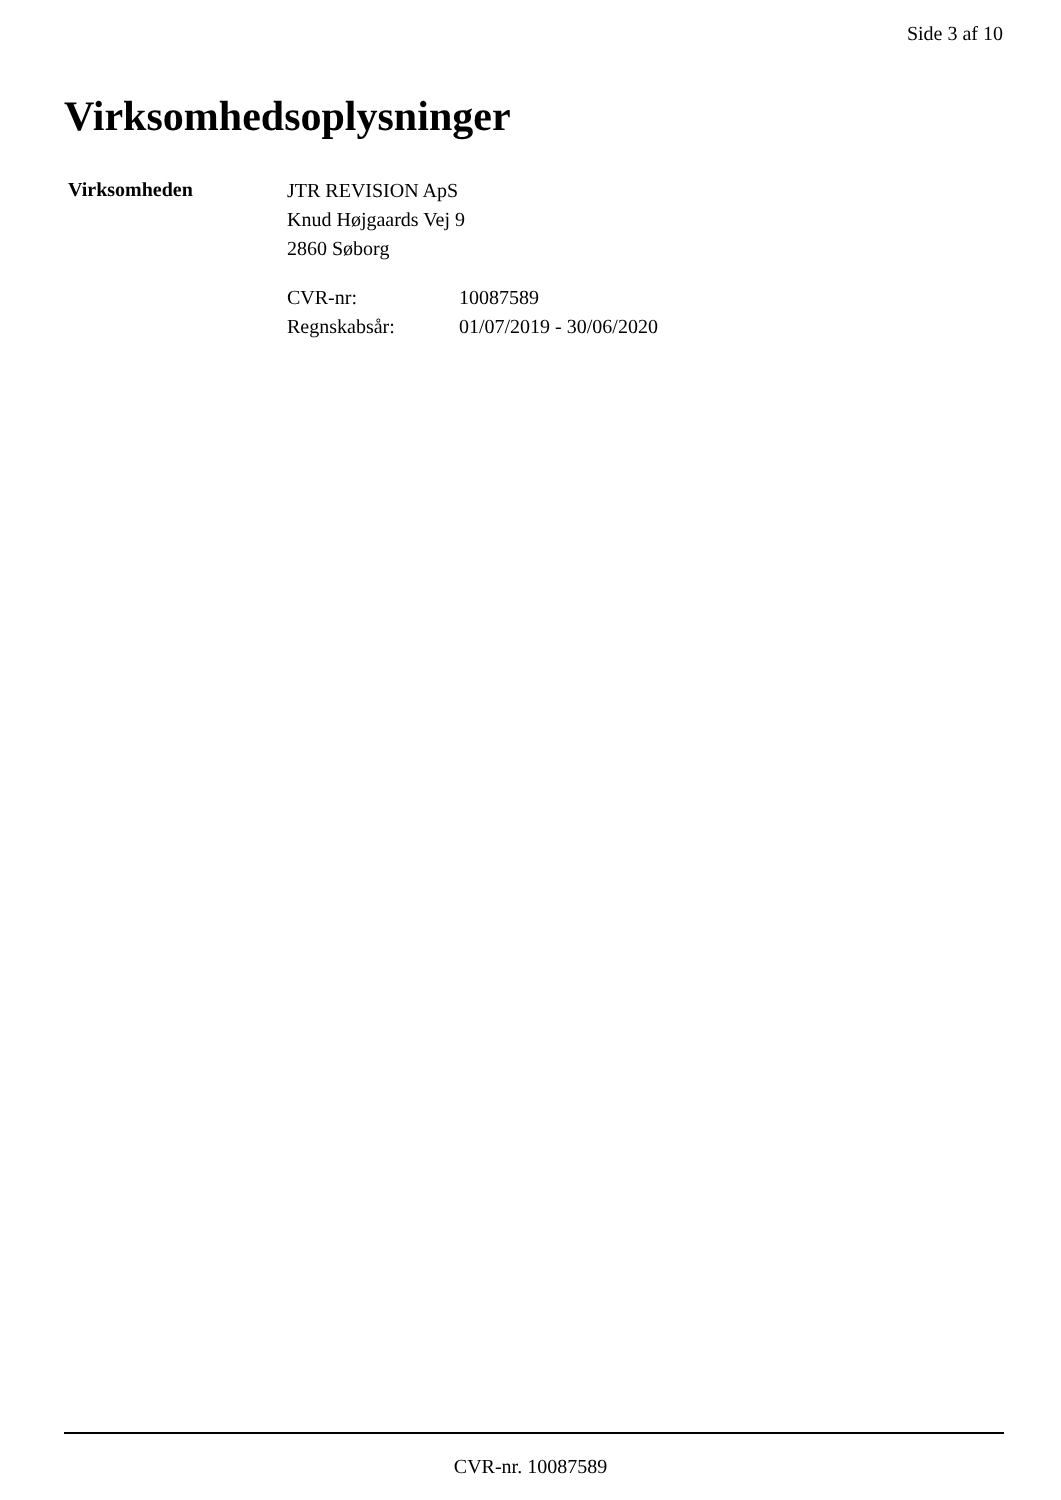Side 3 af 10
Virksomhedsoplysninger
Virksomheden
JTR REVISION ApS
Knud Højgaards Vej 9
2860 Søborg
CVR-nr: 10087589
Regnskabsår: 01/07/2019 - 30/06/2020
CVR-nr. 10087589